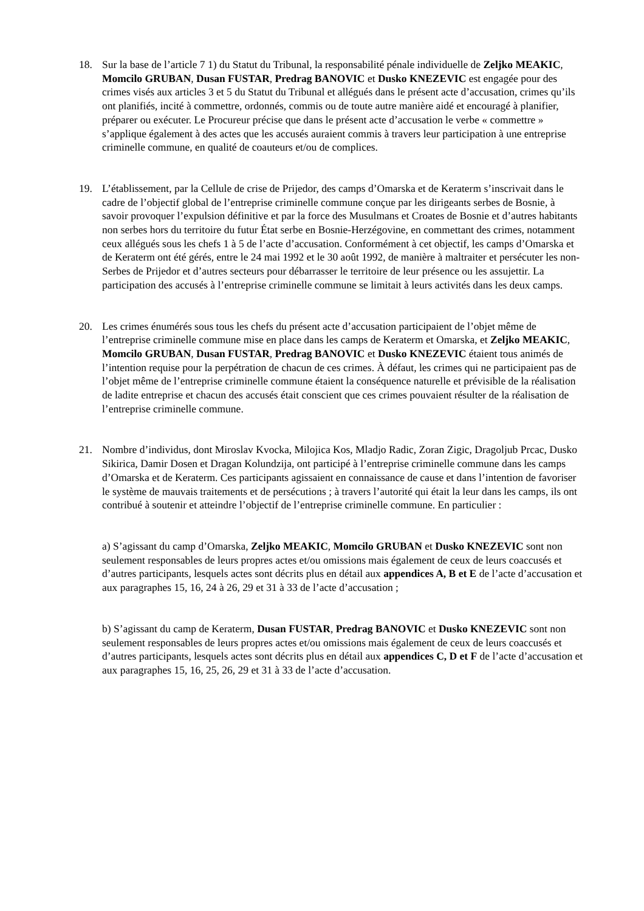18. Sur la base de l’article 7 1) du Statut du Tribunal, la responsabilité pénale individuelle de Zeljko MEAKIC, Momcilo GRUBAN, Dusan FUSTAR, Predrag BANOVIC et Dusko KNEZEVIC est engagée pour des crimes visés aux articles 3 et 5 du Statut du Tribunal et allégués dans le présent acte d’accusation, crimes qu’ils ont planifiés, incité à commettre, ordonnés, commis ou de toute autre manière aidé et encouragé à planifier, préparer ou exécuter. Le Procureur précise que dans le présent acte d’accusation le verbe « commettre » s’applique également à des actes que les accusés auraient commis à travers leur participation à une entreprise criminelle commune, en qualité de coauteurs et/ou de complices.
19. L’établissement, par la Cellule de crise de Prijedor, des camps d’Omarska et de Keraterm s’inscrivait dans le cadre de l’objectif global de l’entreprise criminelle commune conçue par les dirigeants serbes de Bosnie, à savoir provoquer l’expulsion définitive et par la force des Musulmans et Croates de Bosnie et d’autres habitants non serbes hors du territoire du futur État serbe en Bosnie-Herzégovine, en commettant des crimes, notamment ceux allégués sous les chefs 1 à 5 de l’acte d’accusation. Conformément à cet objectif, les camps d’Omarska et de Keraterm ont été gérés, entre le 24 mai 1992 et le 30 août 1992, de manière à maltraiter et persécuter les non-Serbes de Prijedor et d’autres secteurs pour débarrasser le territoire de leur présence ou les assujettir. La participation des accusés à l’entreprise criminelle commune se limitait à leurs activités dans les deux camps.
20. Les crimes énumérés sous tous les chefs du présent acte d’accusation participaient de l’objet même de l’entreprise criminelle commune mise en place dans les camps de Keraterm et Omarska, et Zeljko MEAKIC, Momcilo GRUBAN, Dusan FUSTAR, Predrag BANOVIC et Dusko KNEZEVIC étaient tous animés de l’intention requise pour la perpétration de chacun de ces crimes. À défaut, les crimes qui ne participaient pas de l’objet même de l’entreprise criminelle commune étaient la conséquence naturelle et prévisible de la réalisation de ladite entreprise et chacun des accusés était conscient que ces crimes pouvaient résulter de la réalisation de l’entreprise criminelle commune.
21. Nombre d’individus, dont Miroslav Kvocka, Milojica Kos, Mladjo Radic, Zoran Zigic, Dragoljub Prcac, Dusko Sikirica, Damir Dosen et Dragan Kolundzija, ont participé à l’entreprise criminelle commune dans les camps d’Omarska et de Keraterm. Ces participants agissaient en connaissance de cause et dans l’intention de favoriser le système de mauvais traitements et de persécutions ; à travers l’autorité qui était la leur dans les camps, ils ont contribué à soutenir et atteindre l’objectif de l’entreprise criminelle commune. En particulier :
a) S’agissant du camp d’Omarska, Zeljko MEAKIC, Momcilo GRUBAN et Dusko KNEZEVIC sont non seulement responsables de leurs propres actes et/ou omissions mais également de ceux de leurs coaccusés et d’autres participants, lesquels actes sont décrits plus en détail aux appendices A, B et E de l’acte d’accusation et aux paragraphes 15, 16, 24 à 26, 29 et 31 à 33 de l’acte d’accusation ;
b) S’agissant du camp de Keraterm, Dusan FUSTAR, Predrag BANOVIC et Dusko KNEZEVIC sont non seulement responsables de leurs propres actes et/ou omissions mais également de ceux de leurs coaccusés et d’autres participants, lesquels actes sont décrits plus en détail aux appendices C, D et F de l’acte d’accusation et aux paragraphes 15, 16, 25, 26, 29 et 31 à 33 de l’acte d’accusation.